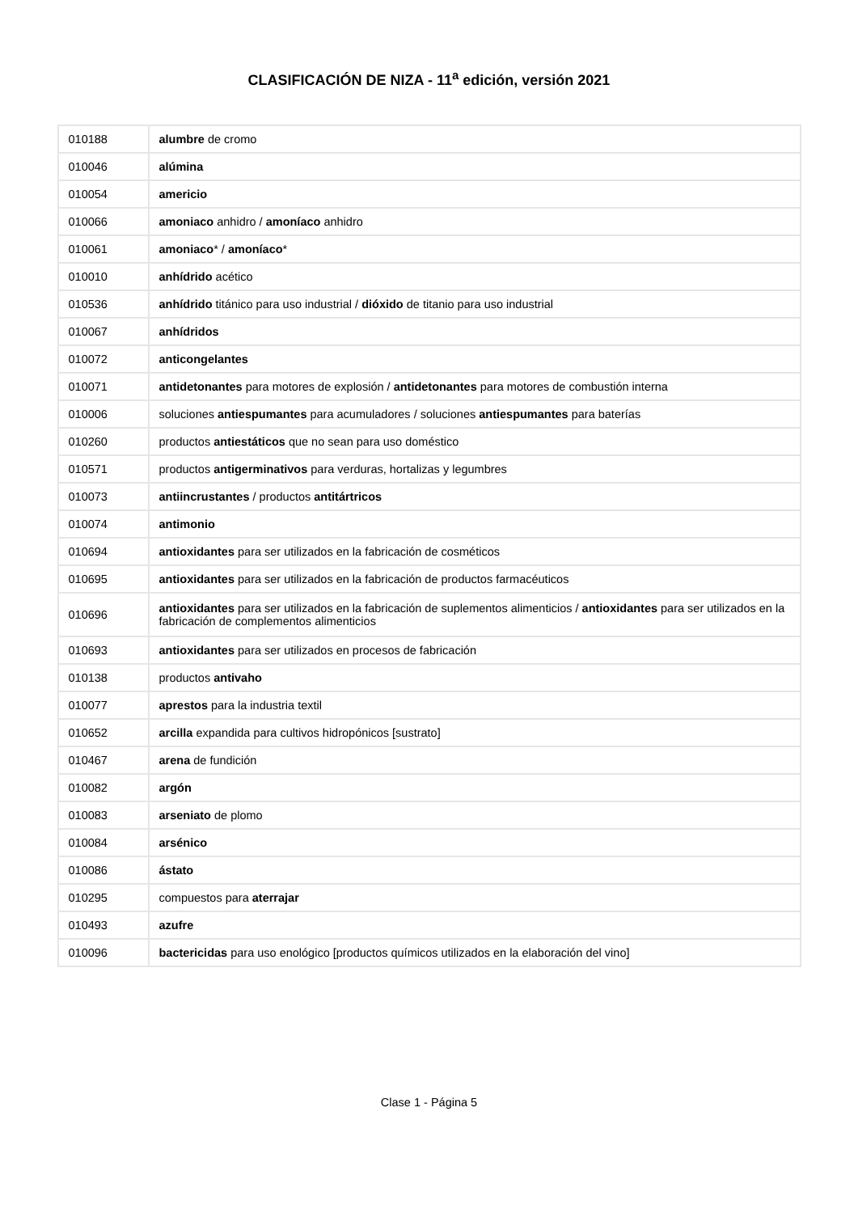CLASIFICACIÓN DE NIZA - 11<sup>a</sup> edición, versión 2021
| 010188 | alumbre de cromo |
| 010046 | alúmina |
| 010054 | americio |
| 010066 | amoniaco anhidro / amoníaco anhidro |
| 010061 | amoniaco * / amoníaco * |
| 010010 | anhídrido acético |
| 010536 | anhídrido titánico para uso industrial / dióxido de titanio para uso industrial |
| 010067 | anhídridos |
| 010072 | anticongelantes |
| 010071 | antidetonantes para motores de explosión / antidetonantes para motores de combustión interna |
| 010006 | soluciones antiespumantes para acumuladores / soluciones antiespumantes para baterías |
| 010260 | productos antiestáticos que no sean para uso doméstico |
| 010571 | productos antigerminativos para verduras, hortalizas y legumbres |
| 010073 | antiincrustantes / productos antitártricos |
| 010074 | antimonio |
| 010694 | antioxidantes para ser utilizados en la fabricación de cosméticos |
| 010695 | antioxidantes para ser utilizados en la fabricación de productos farmacéuticos |
| 010696 | antioxidantes para ser utilizados en la fabricación de suplementos alimenticios / antioxidantes para ser utilizados en la fabricación de complementos alimenticios |
| 010693 | antioxidantes para ser utilizados en procesos de fabricación |
| 010138 | productos antivaho |
| 010077 | aprestos para la industria textil |
| 010652 | arcilla expandida para cultivos hidropónicos [sustrato] |
| 010467 | arena de fundición |
| 010082 | argón |
| 010083 | arseniato de plomo |
| 010084 | arsénico |
| 010086 | ástato |
| 010295 | compuestos para aterrajar |
| 010493 | azufre |
| 010096 | bactericidas para uso enológico [productos químicos utilizados en la elaboración del vino] |
Clase 1 - Página 5